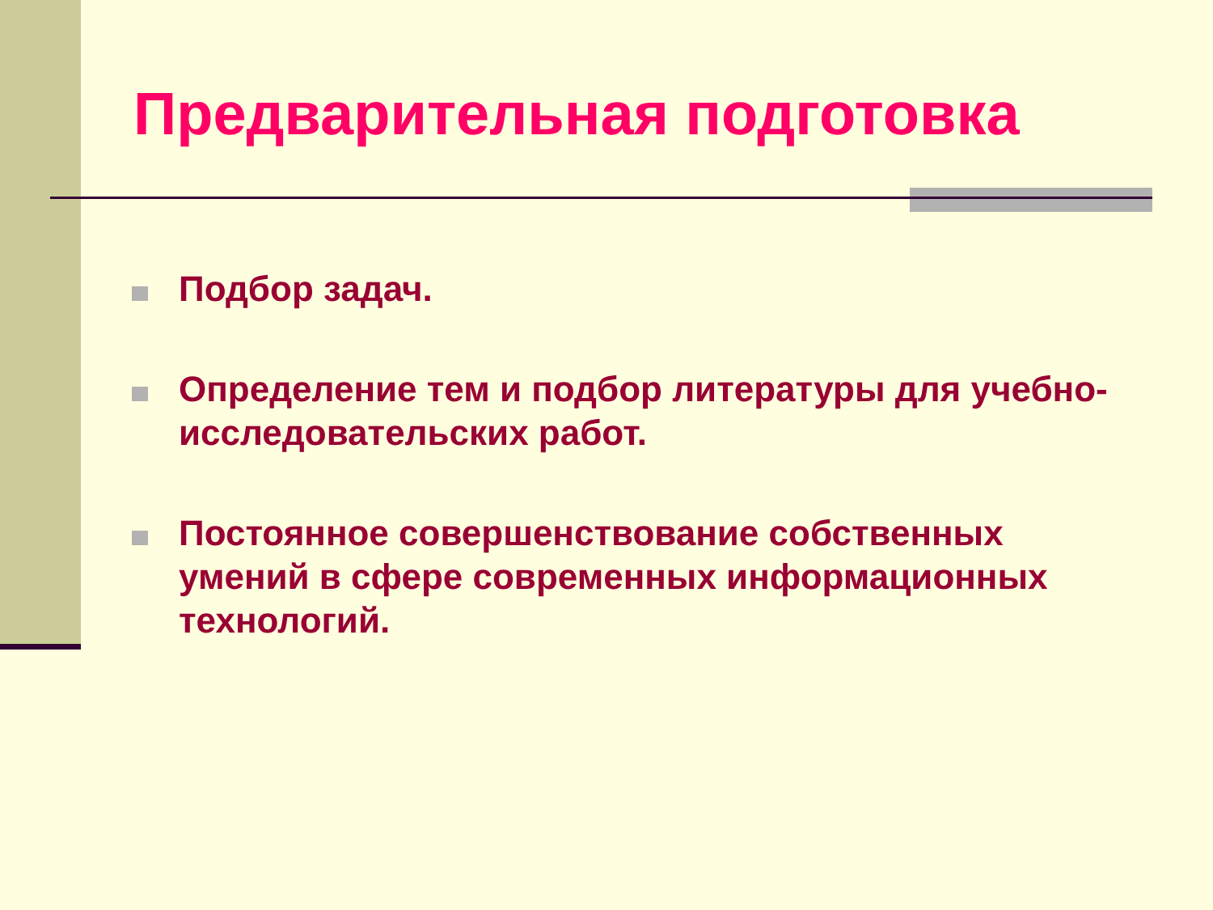Предварительная подготовка
Подбор задач.
Определение тем и подбор литературы для учебно-исследовательских работ.
Постоянное совершенствование собственных умений в сфере современных информационных технологий.